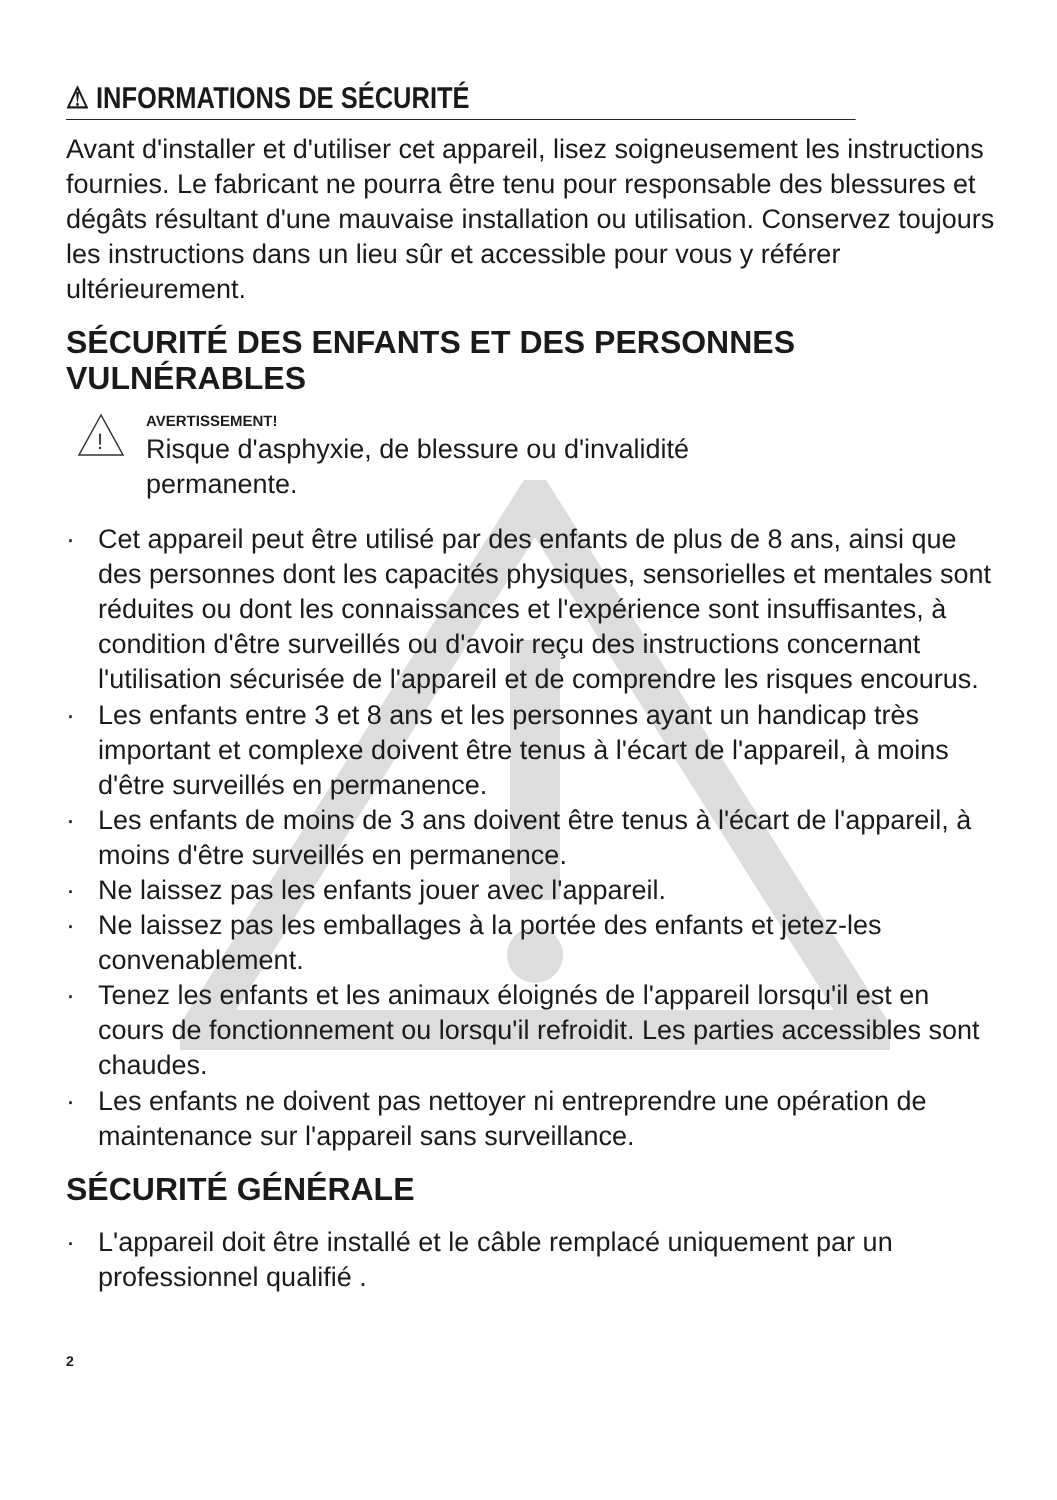⚠ INFORMATIONS DE SÉCURITÉ
Avant d'installer et d'utiliser cet appareil, lisez soigneusement les instructions fournies. Le fabricant ne pourra être tenu pour responsable des blessures et dégâts résultant d'une mauvaise installation ou utilisation. Conservez toujours les instructions dans un lieu sûr et accessible pour vous y référer ultérieurement.
SÉCURITÉ DES ENFANTS ET DES PERSONNES VULNÉRABLES
!
AVERTISSEMENT!
Risque d'asphyxie, de blessure ou d'invalidité
permanente.
· Cet appareil peut être utilisé par des enfants de plus de 8 ans, ainsi que des personnes dont les capacités physiques, sensorielles et mentales sont réduites ou dont les connaissances et l'expérience sont insuffisantes, à condition d'être surveillés ou d'avoir reçu des instructions concernant l'utilisation sécurisée de l'appareil et de comprendre les risques encourus.
· Les enfants entre 3 et 8 ans et les personnes ayant un handicap très important et complexe doivent être tenus à l'écart de l'appareil, à moins d'être surveillés en permanence.
· Les enfants de moins de 3 ans doivent être tenus à l'écart de l'appareil, à moins d'être surveillés en permanence.
· Ne laissez pas les enfants jouer avec l'appareil.
· Ne laissez pas les emballages à la portée des enfants et jetez-les convenablement.
· Tenez les enfants et les animaux éloignés de l'appareil lorsqu'il est en cours de fonctionnement ou lorsqu'il refroidit. Les parties accessibles sont chaudes.
· Les enfants ne doivent pas nettoyer ni entreprendre une opération de maintenance sur l'appareil sans surveillance.
SÉCURITÉ GÉNÉRALE
· L'appareil doit être installé et le câble remplacé uniquement par un professionnel qualifié .
2